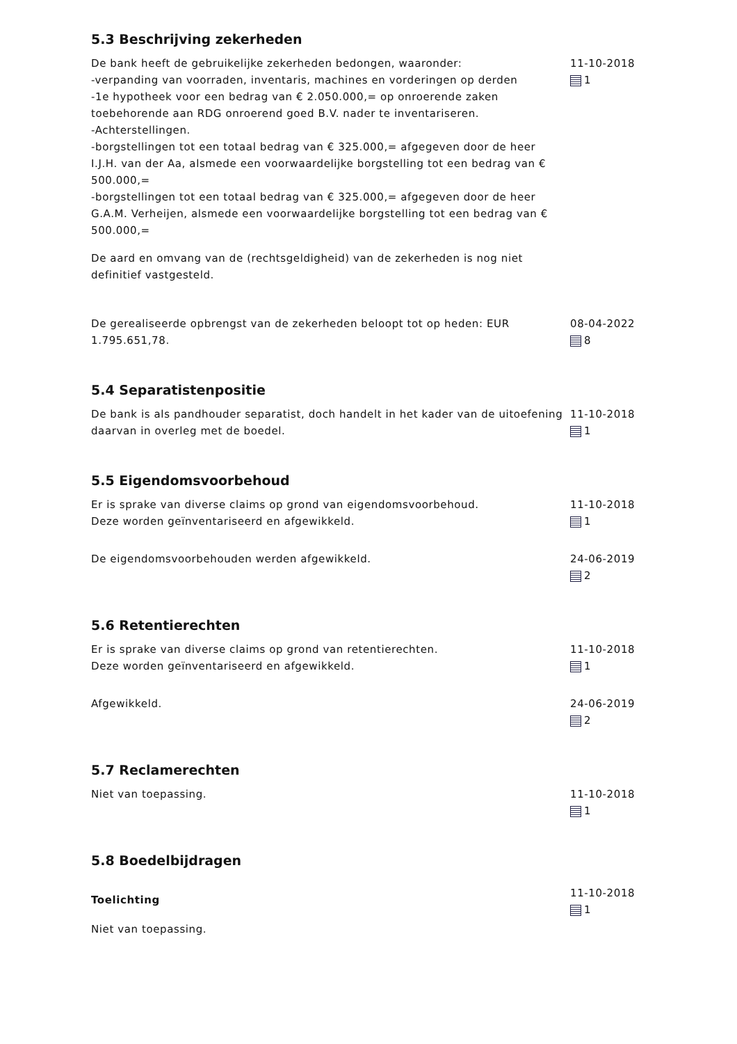5.3 Beschrijving zekerheden
De bank heeft de gebruikelijke zekerheden bedongen, waaronder:
-verpanding van voorraden, inventaris, machines en vorderingen op derden
-1e hypotheek voor een bedrag van € 2.050.000,= op onroerende zaken toebehorende aan RDG onroerend goed B.V. nader te inventariseren.
-Achterstellingen.
-borgstellingen tot een totaal bedrag van € 325.000,= afgegeven door de heer I.J.H. van der Aa, alsmede een voorwaardelijke borgstelling tot een bedrag van € 500.000,=
-borgstellingen tot een totaal bedrag van € 325.000,= afgegeven door de heer G.A.M. Verheijen, alsmede een voorwaardelijke borgstelling tot een bedrag van € 500.000,=
De aard en omvang van de (rechtsgeldigheid) van de zekerheden is nog niet definitief vastgesteld.
11-10-2018
1
De gerealiseerde opbrengst van de zekerheden beloopt tot op heden: EUR 1.795.651,78.
08-04-2022
8
5.4 Separatistenpositie
De bank is als pandhouder separatist, doch handelt in het kader van de uitoefening daarvan in overleg met de boedel.
11-10-2018
1
5.5 Eigendomsvoorbehoud
Er is sprake van diverse claims op grond van eigendomsvoorbehoud.
Deze worden geïnventariseerd en afgewikkeld.
11-10-2018
1
De eigendomsvoorbehouden werden afgewikkeld. 24-06-2019
2
5.6 Retentierechten
Er is sprake van diverse claims op grond van retentierechten.
Deze worden geïnventariseerd en afgewikkeld.
11-10-2018
1
Afgewikkeld. 24-06-2019
2
5.7 Reclamerechten
Niet van toepassing. 11-10-2018
1
5.8 Boedelbijdragen
Toelichting
Niet van toepassing.
11-10-2018
1